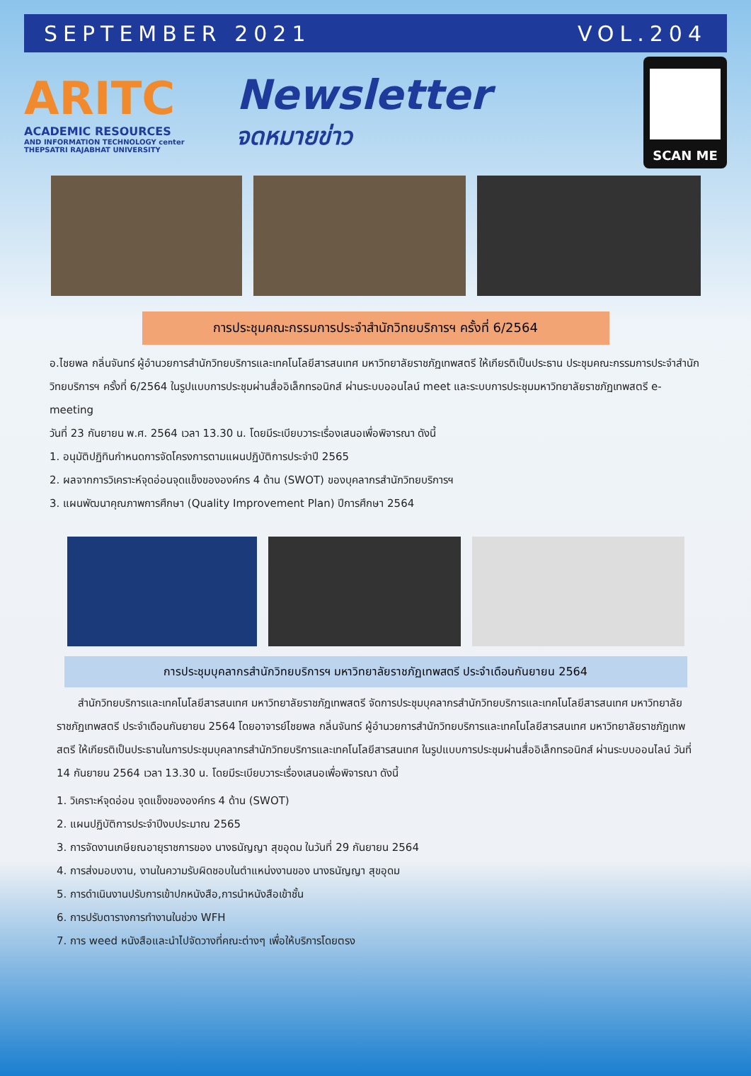SEPTEMBER 2021 VOL.204
ARITC
ACADEMIC RESOURCES
AND INFORMATION TECHNOLOGY center
THEPSATRI RAJABHAT UNIVERSITY
Newsletter
จดหมายข่าว
SCAN ME
การประชุมคณะกรรมการประจำสำนักวิทยบริการฯ ครั้งที่ 6/2564
อ.ไชยพล กลิ่นจันทร์ ผู้อำนวยการสำนักวิทยบริการและเทคโนโลยีสารสนเทศ มหาวิทยาลัยราชภัฏเทพสตรี ให้เกียรติเป็นประธาน ประชุมคณะกรรมการประจำสำนักวิทยบริการฯ ครั้งที่ 6/2564 ในรูปแบบการประชุมผ่านสื่ออิเล็กทรอนิกส์ ผ่านระบบออนไลน์ meet และระบบการประชุมมหาวิทยาลัยราชภัฏเทพสตรี e-meeting
วันที่ 23 กันยายน พ.ศ. 2564 เวลา 13.30 น. โดยมีระเบียบวาระเรื่องเสนอเพื่อพิจารณา ดังนี้
1. อนุมัติปฏิทินกำหนดการจัดโครงการตามแผนปฏิบัติการประจำปี 2565
2. ผลจากการวิเคราะห์จุดอ่อนจุดแข็งขององค์กร 4 ด้าน (SWOT) ของบุคลากรสำนักวิทยบริการฯ
3. แผนพัฒนาคุณภาพการศึกษา (Quality Improvement Plan) ปีการศึกษา 2564
การประชุมบุคลากรสำนักวิทยบริการฯ มหาวิทยาลัยราชภัฏเทพสตรี ประจำเดือนกันยายน 2564
สำนักวิทยบริการและเทคโนโลยีสารสนเทศ มหาวิทยาลัยราชภัฏเทพสตรี จัดการประชุมบุคลากรสำนักวิทยบริการและเทคโนโลยีสารสนเทศ มหาวิทยาลัยราชภัฏเทพสตรี ประจำเดือนกันยายน 2564 โดยอาจารย์ไชยพล กลิ่นจันทร์ ผู้อำนวยการสำนักวิทยบริการและเทคโนโลยีสารสนเทศ มหาวิทยาลัยราชภัฏเทพสตรี ให้เกียรติเป็นประธานในการประชุมบุคลากรสำนักวิทยบริการและเทคโนโลยีสารสนเทศ ในรูปแบบการประชุมผ่านสื่ออิเล็กทรอนิกส์ ผ่านระบบออนไลน์ วันที่ 14 กันยายน 2564 เวลา 13.30 น. โดยมีระเบียบวาระเรื่องเสนอเพื่อพิจารณา ดังนี้
1. วิเคราะห์จุดอ่อน จุดแข็งขององค์กร 4 ด้าน (SWOT)
2. แผนปฏิบัติการประจำปีงบประมาณ 2565
3. การจัดงานเกษียณอายุราชการของ นางธนัญญา สุขอุดม ในวันที่ 29 กันยายน 2564
4. การส่งมอบงาน, งานในความรับผิดชอบในตำแหน่งงานของ นางธนัญญา สุขอุดม
5. การดำเนินงานปรับการเข้าปกหนังสือ,การนำหนังสือเข้าชั้น
6. การปรับตารางการทำงานในช่วง WFH
7. การ weed หนังสือและนำไปจัดวางที่คณะต่างๆ เพื่อให้บริการโดยตรง